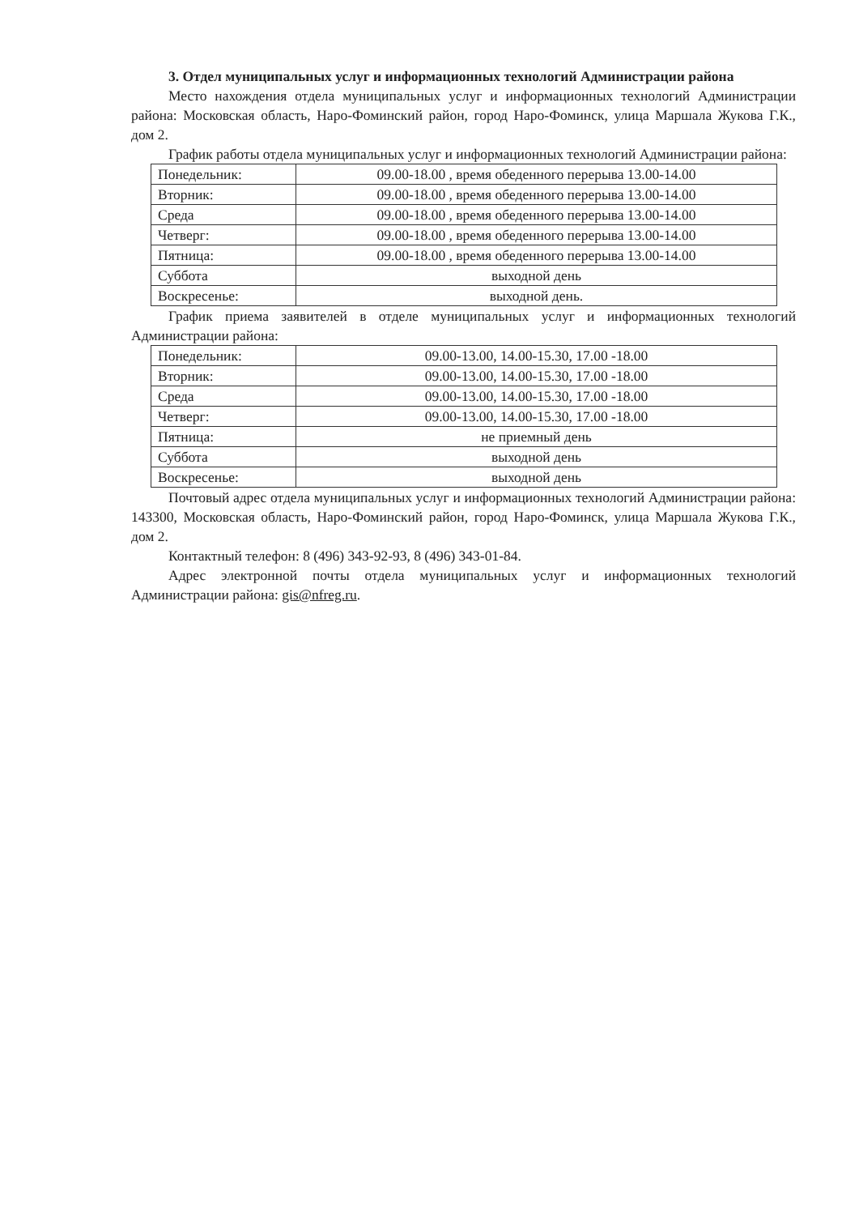3. Отдел муниципальных услуг и информационных технологий Администрации района
Место нахождения отдела муниципальных услуг и информационных технологий Администрации района: Московская область, Наро-Фоминский район, город Наро-Фоминск, улица Маршала Жукова Г.К., дом 2.
График работы отдела муниципальных услуг и информационных технологий Администрации района:
| Понедельник: | 09.00-18.00 , время обеденного перерыва 13.00-14.00 |
| Вторник: | 09.00-18.00 , время обеденного перерыва 13.00-14.00 |
| Среда | 09.00-18.00 , время обеденного перерыва 13.00-14.00 |
| Четверг: | 09.00-18.00 , время обеденного перерыва 13.00-14.00 |
| Пятница: | 09.00-18.00 , время обеденного перерыва 13.00-14.00 |
| Суббота | выходной день |
| Воскресенье: | выходной день. |
График приема заявителей в отделе муниципальных услуг и информационных технологий Администрации района:
| Понедельник: | 09.00-13.00, 14.00-15.30, 17.00 -18.00 |
| Вторник: | 09.00-13.00, 14.00-15.30, 17.00 -18.00 |
| Среда | 09.00-13.00, 14.00-15.30, 17.00 -18.00 |
| Четверг: | 09.00-13.00, 14.00-15.30, 17.00 -18.00 |
| Пятница: | не приемный день |
| Суббота | выходной день |
| Воскресенье: | выходной день |
Почтовый адрес отдела муниципальных услуг и информационных технологий Администрации района: 143300, Московская область, Наро-Фоминский район, город Наро-Фоминск, улица Маршала Жукова Г.К., дом 2.
Контактный телефон: 8 (496) 343-92-93, 8 (496) 343-01-84.
Адрес электронной почты отдела муниципальных услуг и информационных технологий Администрации района: gis@nfreg.ru.